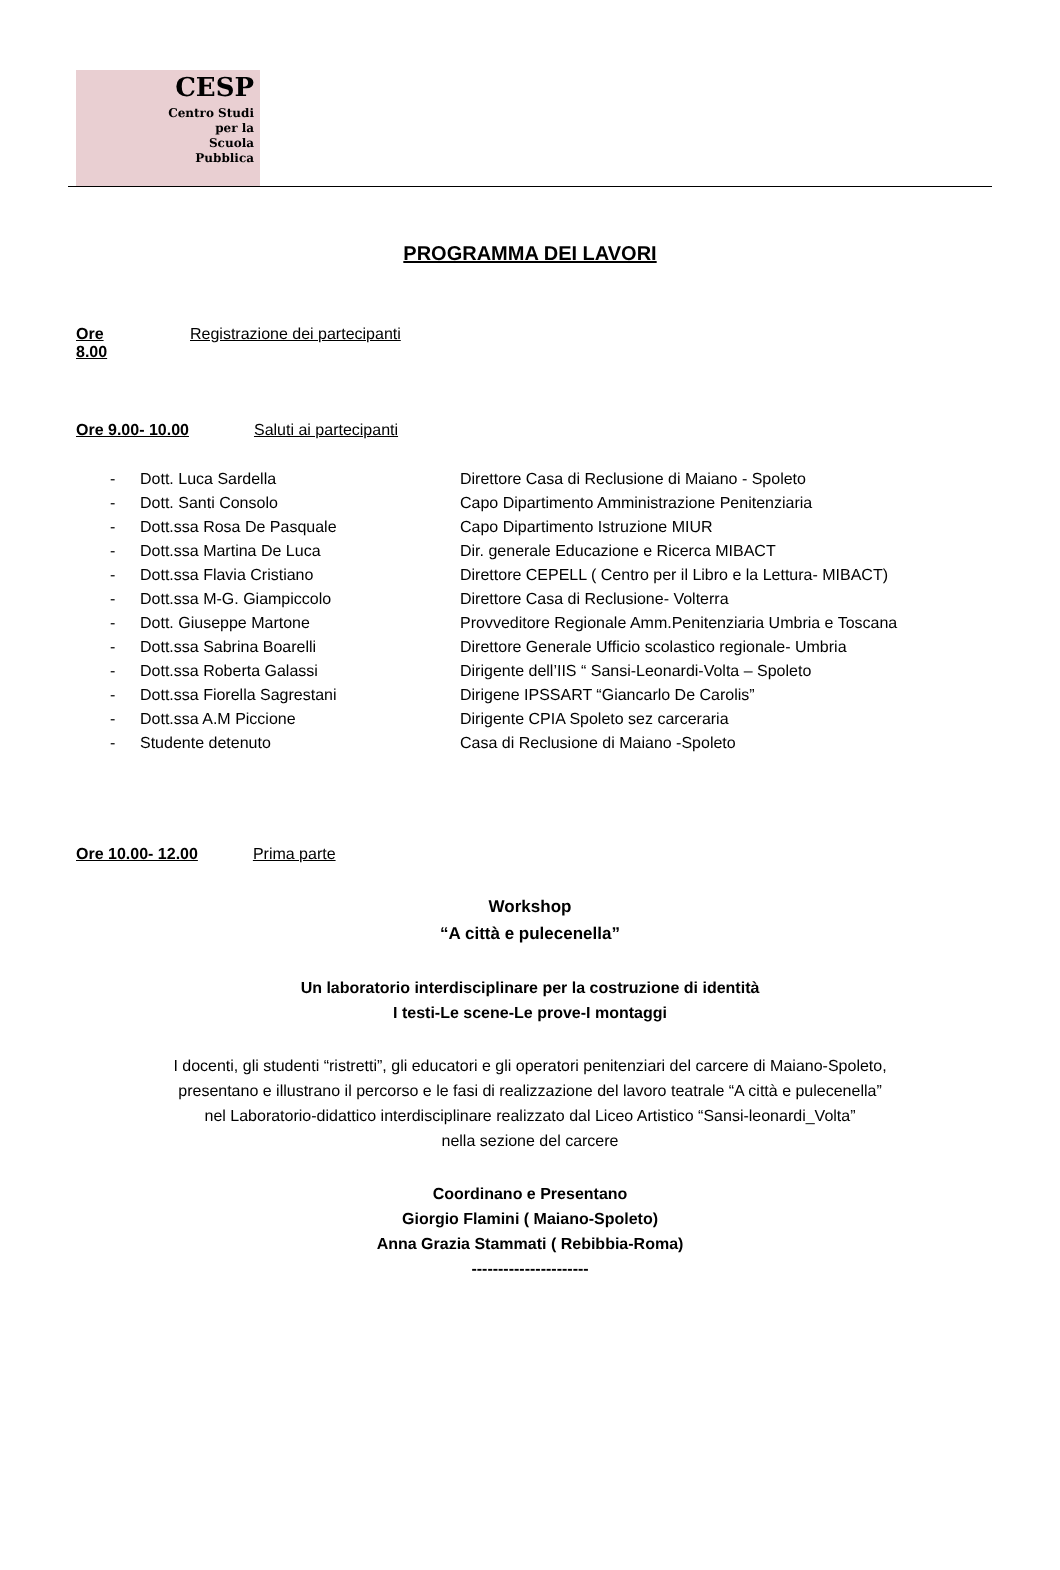CESP
Centro Studi
per la
Scuola
Pubblica
PROGRAMMA DEI LAVORI
Ore 8.00 Registrazione dei partecipanti
Ore 9.00- 10.00 Saluti ai partecipanti
- Dott. Luca Sardella Direttore Casa di Reclusione di Maiano - Spoleto
- Dott. Santi Consolo Capo Dipartimento Amministrazione Penitenziaria
- Dott.ssa Rosa De Pasquale Capo Dipartimento Istruzione MIUR
- Dott.ssa Martina De Luca Dir. generale Educazione e Ricerca MIBACT
- Dott.ssa Flavia Cristiano Direttore CEPELL ( Centro per il Libro e la Lettura- MIBACT)
- Dott.ssa M-G. Giampiccolo Direttore Casa di Reclusione- Volterra
- Dott. Giuseppe Martone Provveditore Regionale Amm.Penitenziaria Umbria e Toscana
- Dott.ssa Sabrina Boarelli Direttore Generale Ufficio scolastico regionale- Umbria
- Dott.ssa Roberta Galassi Dirigente dell’IIS “ Sansi-Leonardi-Volta – Spoleto
- Dott.ssa Fiorella Sagrestani Dirigene IPSSART “Giancarlo De Carolis”
- Dott.ssa A.M Piccione Dirigente CPIA Spoleto sez carceraria
- Studente detenuto Casa di Reclusione di Maiano -Spoleto
Ore 10.00- 12.00 Prima parte
Workshop
“A città e pulecenella”
Un laboratorio interdisciplinare per la costruzione di identità
I testi-Le scene-Le prove-I montaggi
I docenti, gli studenti “ristretti”, gli educatori e gli operatori penitenziari del carcere di Maiano-Spoleto,
presentano e illustrano il percorso e le fasi di realizzazione del lavoro teatrale “A città e pulecenella”
nel Laboratorio-didattico interdisciplinare realizzato dal Liceo Artistico “Sansi-leonardi_Volta”
nella sezione del carcere
Coordinano e Presentano
Giorgio Flamini ( Maiano-Spoleto)
Anna Grazia Stammati ( Rebibbia-Roma)
----------------------